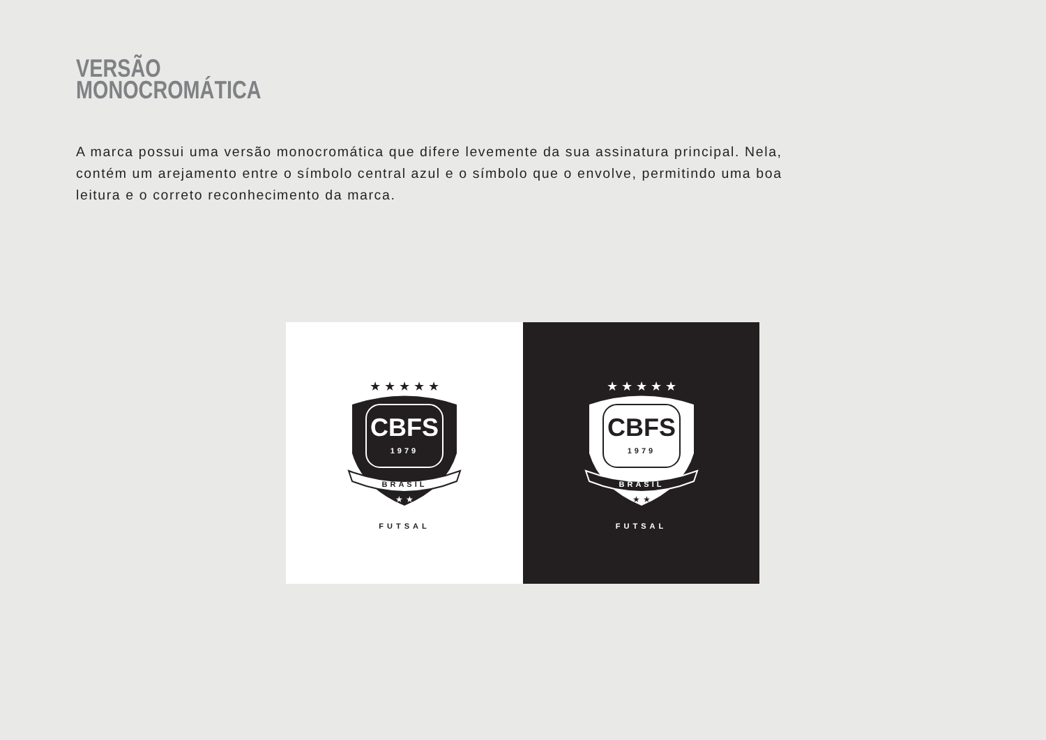VERSÃO
MONOCROMÁTICA
A marca possui uma versão monocromática que difere levemente da sua assinatura principal. Nela, contém um arejamento entre o símbolo central azul e o símbolo que o envolve, permitindo uma boa leitura e o correto reconhecimento da marca.
★ ★ ★ ★ ★
CBFS
1979
BRASIL
★ ★
FUTSAL
★ ★ ★ ★ ★
CBFS
1979
BRASIL
★ ★
FUTSAL